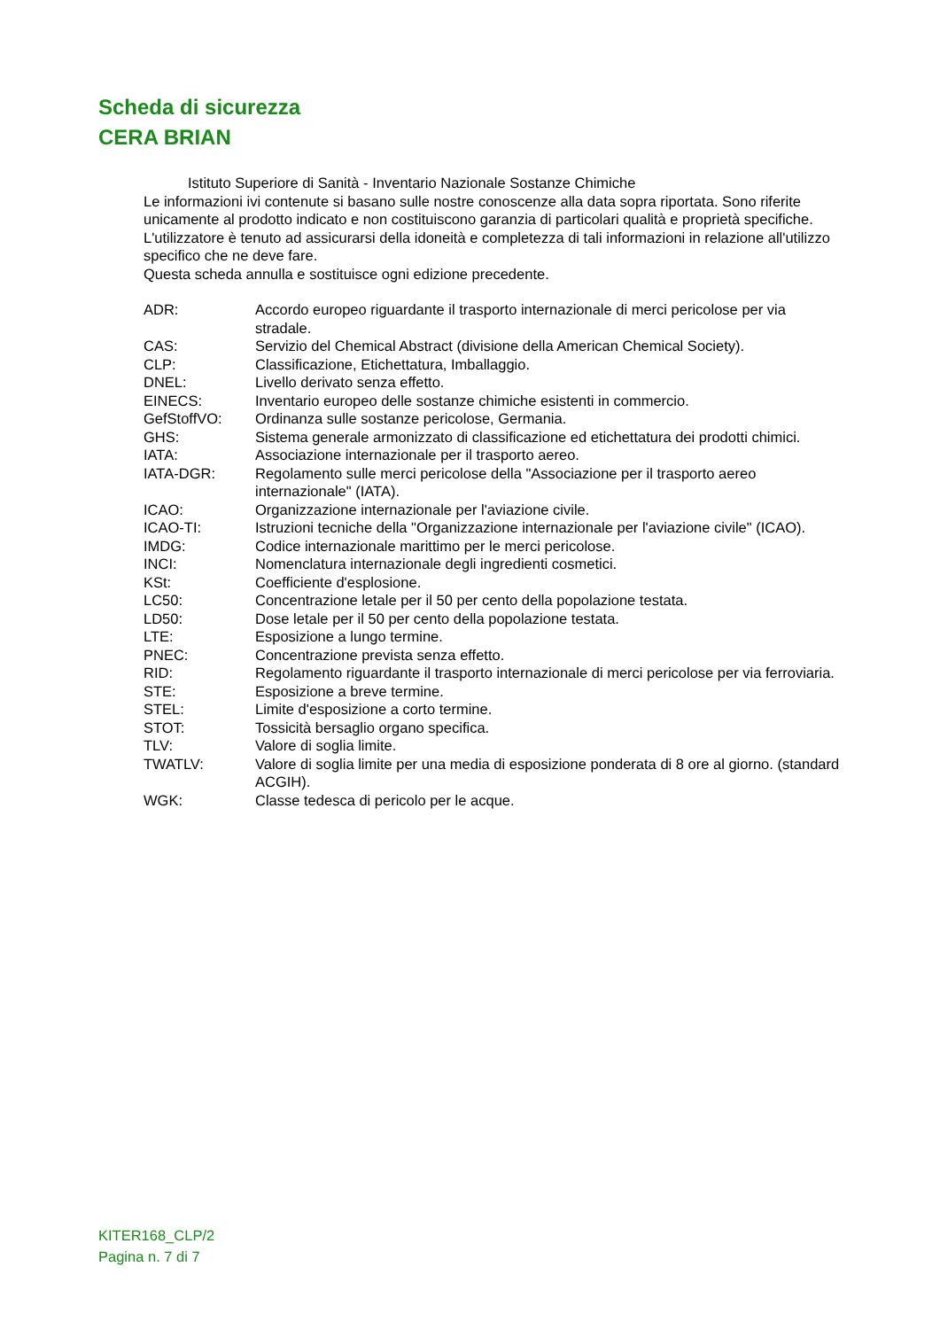Scheda di sicurezza
CERA BRIAN
Istituto Superiore di Sanità - Inventario Nazionale Sostanze Chimiche
Le informazioni ivi contenute si basano sulle nostre conoscenze alla data sopra riportata. Sono riferite unicamente al prodotto indicato e non costituiscono garanzia di particolari qualità e proprietà specifiche.
L'utilizzatore è tenuto ad assicurarsi della idoneità e completezza di tali informazioni in relazione all'utilizzo specifico che ne deve fare.
Questa scheda annulla e sostituisce ogni edizione precedente.
| ADR: | Accordo europeo riguardante il trasporto internazionale di merci pericolose per via stradale. |
| CAS: | Servizio del Chemical Abstract (divisione della American Chemical Society). |
| CLP: | Classificazione, Etichettatura, Imballaggio. |
| DNEL: | Livello derivato senza effetto. |
| EINECS: | Inventario europeo delle sostanze chimiche esistenti in commercio. |
| GefStoffVO: | Ordinanza sulle sostanze pericolose, Germania. |
| GHS: | Sistema generale armonizzato di classificazione ed etichettatura dei prodotti chimici. |
| IATA: | Associazione internazionale per il trasporto aereo. |
| IATA-DGR: | Regolamento sulle merci pericolose della "Associazione per il trasporto aereo internazionale" (IATA). |
| ICAO: | Organizzazione internazionale per l'aviazione civile. |
| ICAO-TI: | Istruzioni tecniche della "Organizzazione internazionale per l'aviazione civile" (ICAO). |
| IMDG: | Codice internazionale marittimo per le merci pericolose. |
| INCI: | Nomenclatura internazionale degli ingredienti cosmetici. |
| KSt: | Coefficiente d'esplosione. |
| LC50: | Concentrazione letale per il 50 per cento della popolazione testata. |
| LD50: | Dose letale per il 50 per cento della popolazione testata. |
| LTE: | Esposizione a lungo termine. |
| PNEC: | Concentrazione prevista senza effetto. |
| RID: | Regolamento riguardante il trasporto internazionale di merci pericolose per via ferroviaria. |
| STE: | Esposizione a breve termine. |
| STEL: | Limite d'esposizione a corto termine. |
| STOT: | Tossicità bersaglio organo specifica. |
| TLV: | Valore di soglia limite. |
| TWATLV: | Valore di soglia limite per una media di esposizione ponderata di 8 ore al giorno. (standard ACGIH). |
| WGK: | Classe tedesca di pericolo per le acque. |
KITER168_CLP/2
Pagina n. 7 di 7